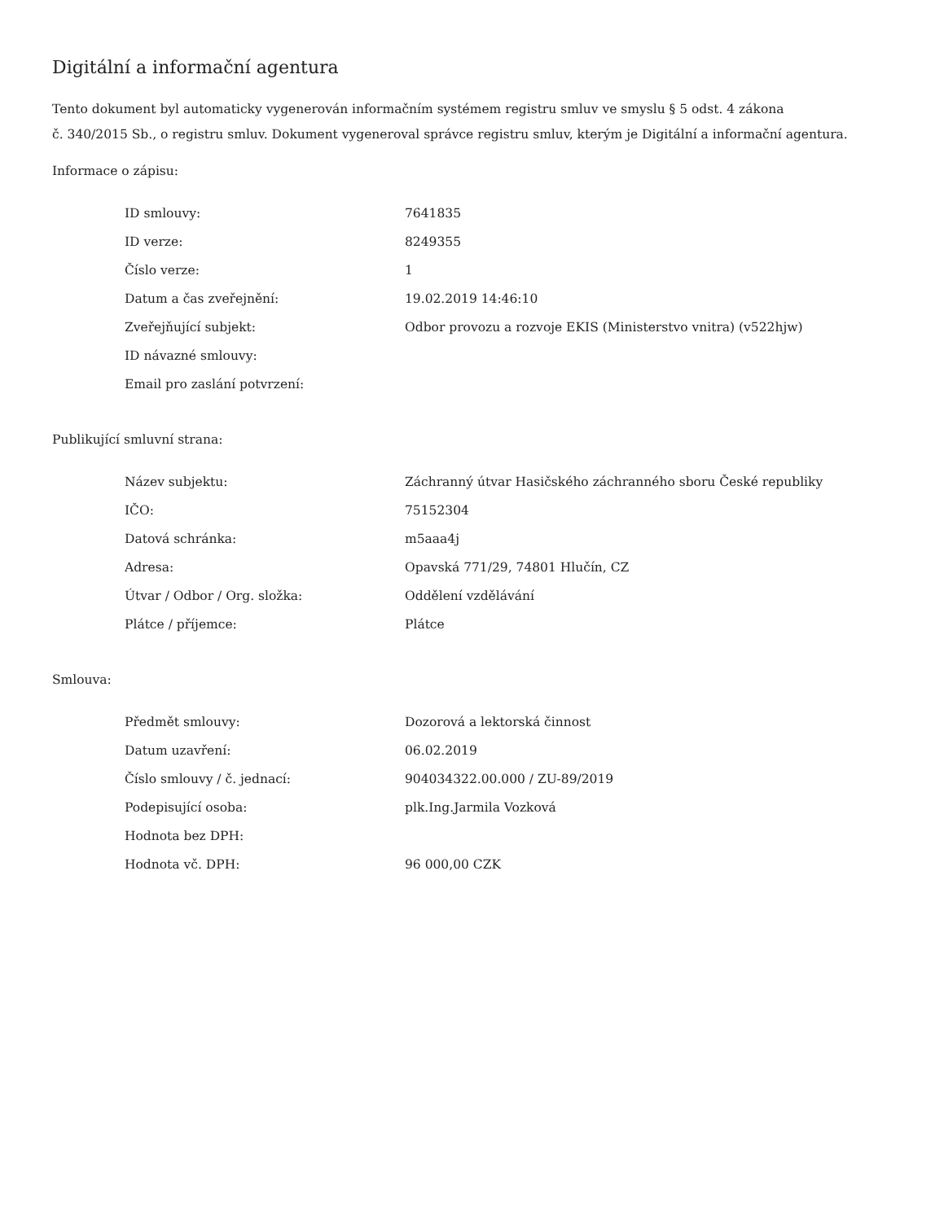Digitální a informační agentura
Tento dokument byl automaticky vygenerován informačním systémem registru smluv ve smyslu § 5 odst. 4 zákona
č. 340/2015 Sb., o registru smluv. Dokument vygeneroval správce registru smluv, kterým je Digitální a informační agentura.
Informace o zápisu:
| ID smlouvy: | 7641835 |
| ID verze: | 8249355 |
| Číslo verze: | 1 |
| Datum a čas zveřejnění: | 19.02.2019 14:46:10 |
| Zveřejňující subjekt: | Odbor provozu a rozvoje EKIS (Ministerstvo vnitra) (v522hjw) |
| ID návazné smlouvy: | |
| Email pro zaslání potvrzení: | |
Publikující smluvní strana:
| Název subjektu: | Záchranný útvar Hasičského záchranného sboru České republiky |
| IČO: | 75152304 |
| Datová schránka: | m5aaa4j |
| Adresa: | Opavská 771/29, 74801 Hlučín, CZ |
| Útvar / Odbor / Org. složka: | Oddělení vzdělávání |
| Plátce / příjemce: | Plátce |
Smlouva:
| Předmět smlouvy: | Dozorová a lektorská činnost |
| Datum uzavření: | 06.02.2019 |
| Číslo smlouvy / č. jednací: | 904034322.00.000 / ZU-89/2019 |
| Podepisující osoba: | plk.Ing.Jarmila Vozková |
| Hodnota bez DPH: | |
| Hodnota vč. DPH: | 96 000,00 CZK |